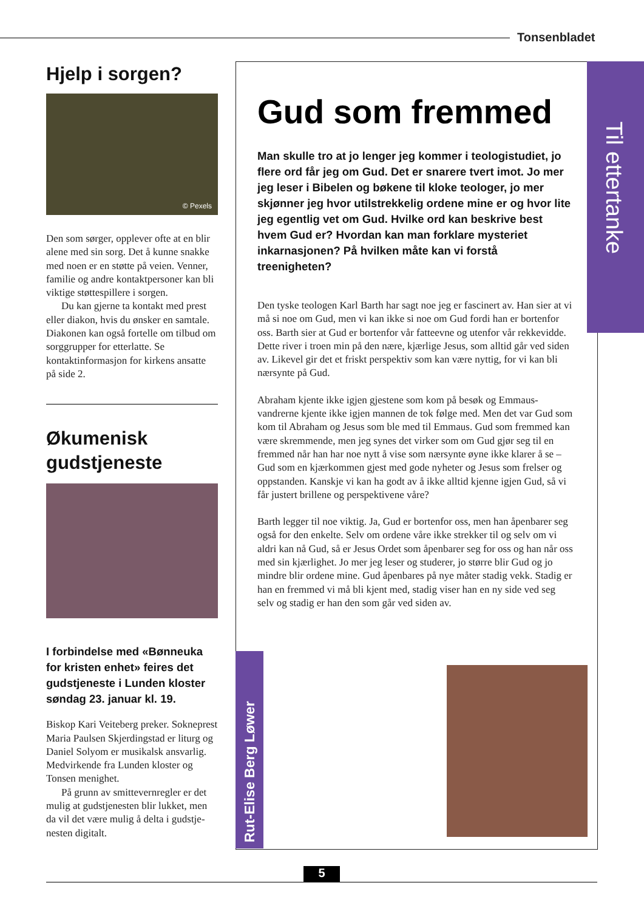Tonsenbladet
Hjelp i sorgen?
© Pexels
Den som sørger, opplever ofte at en blir alene med sin sorg. Det å kunne snakke med noen er en støtte på veien. Venner, familie og andre kontaktpersoner kan bli viktige støttespillere i sorgen.
Du kan gjerne ta kontakt med prest eller diakon, hvis du ønsker en samtale. Diakonen kan også fortelle om tilbud om sorggrupper for etterlatte. Se kontaktinformasjon for kirkens ansatte på side 2.
Økumenisk gudstjeneste
I forbindelse med «Bønneuka for kristen enhet» feires det gudstjeneste i Lunden kloster søndag 23. januar kl. 19.
Biskop Kari Veiteberg preker. Sokne­prest Maria Paulsen Skjerdingstad er liturg og Daniel Solyom er musikalsk ansvarlig. Medvirkende fra Lunden kloster og Tonsen menighet.
På grunn av smittevernregler er det mulig at gudstjenesten blir lukket, men da vil det være mulig å delta i gudstje­nesten digitalt.
Gud som fremmed
Man skulle tro at jo lenger jeg kommer i teologistudiet, jo flere ord får jeg om Gud. Det er snarere tvert imot. Jo mer jeg leser i Bibelen og bøkene til kloke teologer, jo mer skjønner jeg hvor utilstrekkelig ordene mine er og hvor lite jeg egentlig vet om Gud. Hvilke ord kan beskrive best hvem Gud er? Hvordan kan man forklare mysteriet inkarnasjonen? På hvilken måte kan vi forstå treenigheten?
Den tyske teologen Karl Barth har sagt noe jeg er fascinert av. Han sier at vi må si noe om Gud, men vi kan ikke si noe om Gud fordi han er bortenfor oss. Barth sier at Gud er bortenfor vår fatteevne og utenfor vår rekkevidde. Dette river i troen min på den nære, kjærlige Jesus, som alltid går ved siden av. Likevel gir det et friskt perspektiv som kan være nyttig, for vi kan bli nærsynte på Gud.
Abraham kjente ikke igjen gjestene som kom på besøk og Emmaus­vandrerne kjente ikke igjen mannen de tok følge med. Men det var Gud som kom til Abraham og Jesus som ble med til Emmaus. Gud som fremmed kan være skremmende, men jeg synes det virker som om Gud gjør seg til en fremmed når han har noe nytt å vise som nærsynte øyne ikke klarer å se – Gud som en kjærkommen gjest med gode nyheter og Jesus som frelser og oppstanden. Kanskje vi kan ha godt av å ikke alltid kjenne igjen Gud, så vi får justert brillene og perspektivene våre?
Barth legger til noe viktig. Ja, Gud er bortenfor oss, men han åpenbarer seg også for den enkelte. Selv om ordene våre ikke strekker til og selv om vi aldri kan nå Gud, så er Jesus Ordet som åpenbarer seg for oss og han når oss med sin kjærlighet. Jo mer jeg leser og studerer, jo større blir Gud og jo mindre blir ordene mine. Gud åpenbares på nye måter stadig vekk. Stadig er han en fremmed vi må bli kjent med, stadig viser han en ny side ved seg selv og stadig er han den som går ved siden av.
Til ettertanke
Rut-Elise Berg Løwer
5